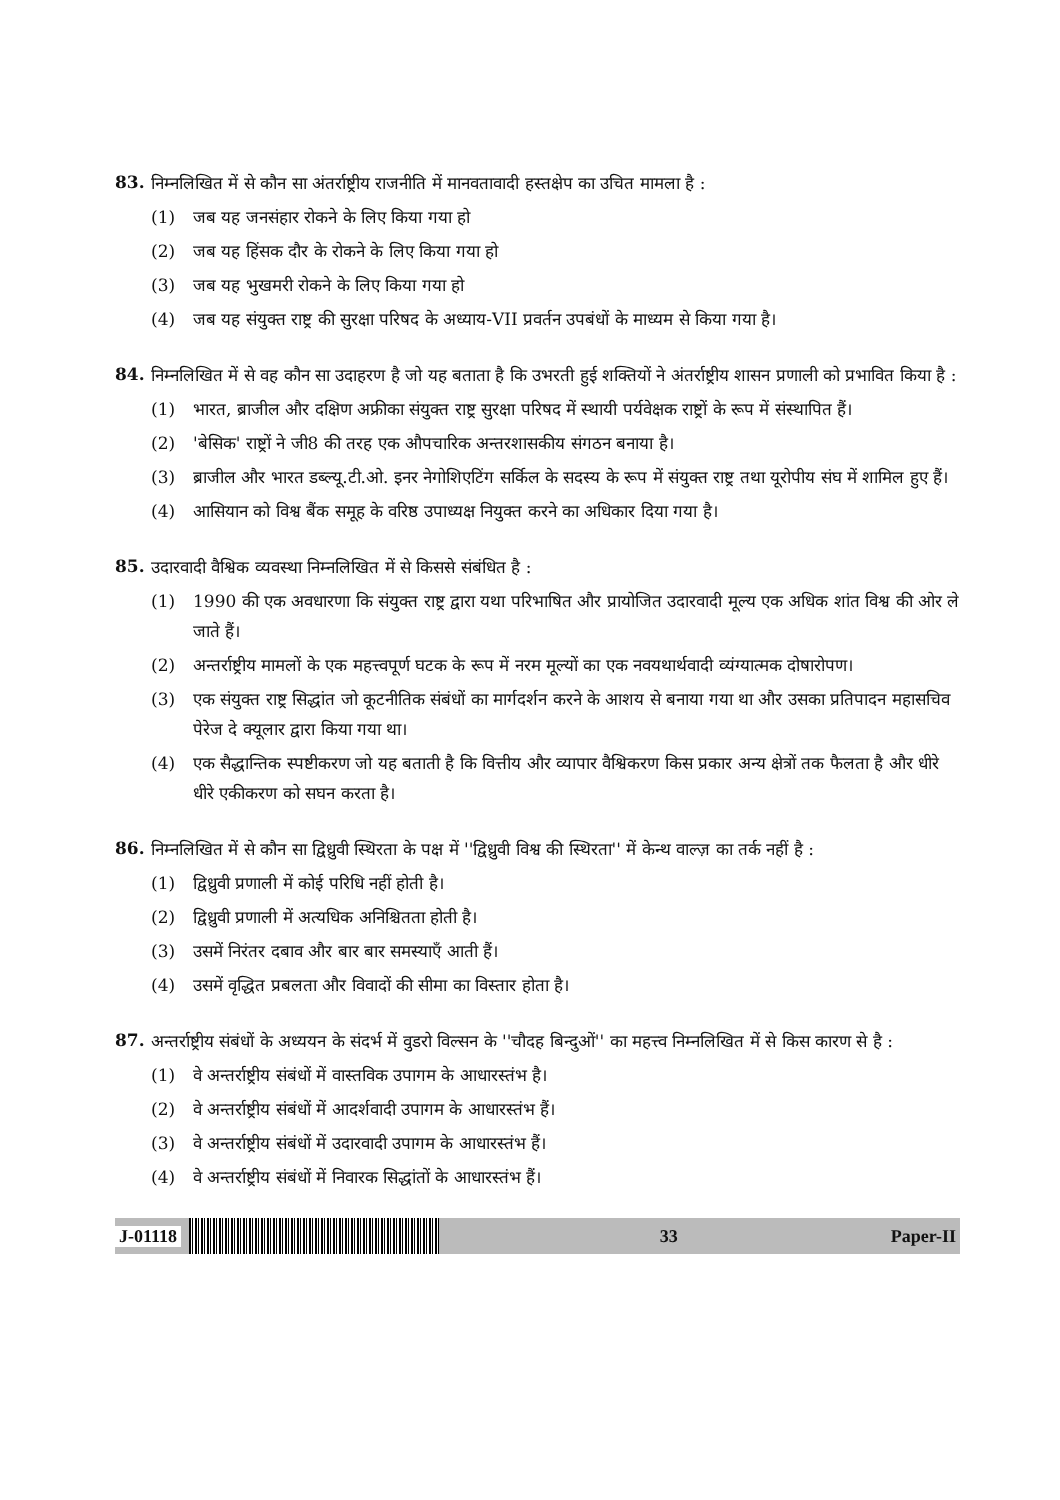83.
निम्नलिखित में से कौन सा अंतर्राष्ट्रीय राजनीति में मानवतावादी हस्तक्षेप का उचित मामला है :
(1) जब यह जनसंहार रोकने के लिए किया गया हो
(2) जब यह हिंसक दौर के रोकने के लिए किया गया हो
(3) जब यह भुखमरी रोकने के लिए किया गया हो
(4) जब यह संयुक्त राष्ट्र की सुरक्षा परिषद के अध्याय-VII प्रवर्तन उपबंधों के माध्यम से किया गया है।
84.
निम्नलिखित में से वह कौन सा उदाहरण है जो यह बताता है कि उभरती हुई शक्तियों ने अंतर्राष्ट्रीय शासन प्रणाली को प्रभावित किया है :
(1) भारत, ब्राजील और दक्षिण अफ्रीका संयुक्त राष्ट्र सुरक्षा परिषद में स्थायी पर्यवेक्षक राष्ट्रों के रूप में संस्थापित हैं।
(2) 'बेसिक' राष्ट्रों ने जी8 की तरह एक औपचारिक अन्तरशासकीय संगठन बनाया है।
(3) ब्राजील और भारत डब्ल्यू.टी.ओ. इनर नेगोशिएटिंग सर्किल के सदस्य के रूप में संयुक्त राष्ट्र तथा यूरोपीय संघ में शामिल हुए हैं।
(4) आसियान को विश्व बैंक समूह के वरिष्ठ उपाध्यक्ष नियुक्त करने का अधिकार दिया गया है।
85.
उदारवादी वैश्विक व्यवस्था निम्नलिखित में से किससे संबंधित है :
(1) 1990 की एक अवधारणा कि संयुक्त राष्ट्र द्वारा यथा परिभाषित और प्रायोजित उदारवादी मूल्य एक अधिक शांत विश्व की ओर ले जाते हैं।
(2) अन्तर्राष्ट्रीय मामलों के एक महत्त्वपूर्ण घटक के रूप में नरम मूल्यों का एक नवयथार्थवादी व्यंग्यात्मक दोषारोपण।
(3) एक संयुक्त राष्ट्र सिद्धांत जो कूटनीतिक संबंधों का मार्गदर्शन करने के आशय से बनाया गया था और उसका प्रतिपादन महासचिव पेरेज दे क्यूलार द्वारा किया गया था।
(4) एक सैद्धान्तिक स्पष्टीकरण जो यह बताती है कि वित्तीय और व्यापार वैश्विकरण किस प्रकार अन्य क्षेत्रों तक फैलता है और धीरे धीरे एकीकरण को सघन करता है।
86.
निम्नलिखित में से कौन सा द्विध्रुवी स्थिरता के पक्ष में ''द्विध्रुवी विश्व की स्थिरता'' में केन्थ वाल्ज़ का तर्क नहीं है :
(1) द्विध्रुवी प्रणाली में कोई परिधि नहीं होती है।
(2) द्विध्रुवी प्रणाली में अत्यधिक अनिश्चितता होती है।
(3) उसमें निरंतर दबाव और बार बार समस्याएँ आती हैं।
(4) उसमें वृद्धित प्रबलता और विवादों की सीमा का विस्तार होता है।
87.
अन्तर्राष्ट्रीय संबंधों के अध्ययन के संदर्भ में वुडरो विल्सन के ''चौदह बिन्दुओं'' का महत्त्व निम्नलिखित में से किस कारण से है :
(1) वे अन्तर्राष्ट्रीय संबंधों में वास्तविक उपागम के आधारस्तंभ है।
(2) वे अन्तर्राष्ट्रीय संबंधों में आदर्शवादी उपागम के आधारस्तंभ हैं।
(3) वे अन्तर्राष्ट्रीय संबंधों में उदारवादी उपागम के आधारस्तंभ हैं।
(4) वे अन्तर्राष्ट्रीय संबंधों में निवारक सिद्धांतों के आधारस्तंभ हैं।
J-01118 33 Paper-II